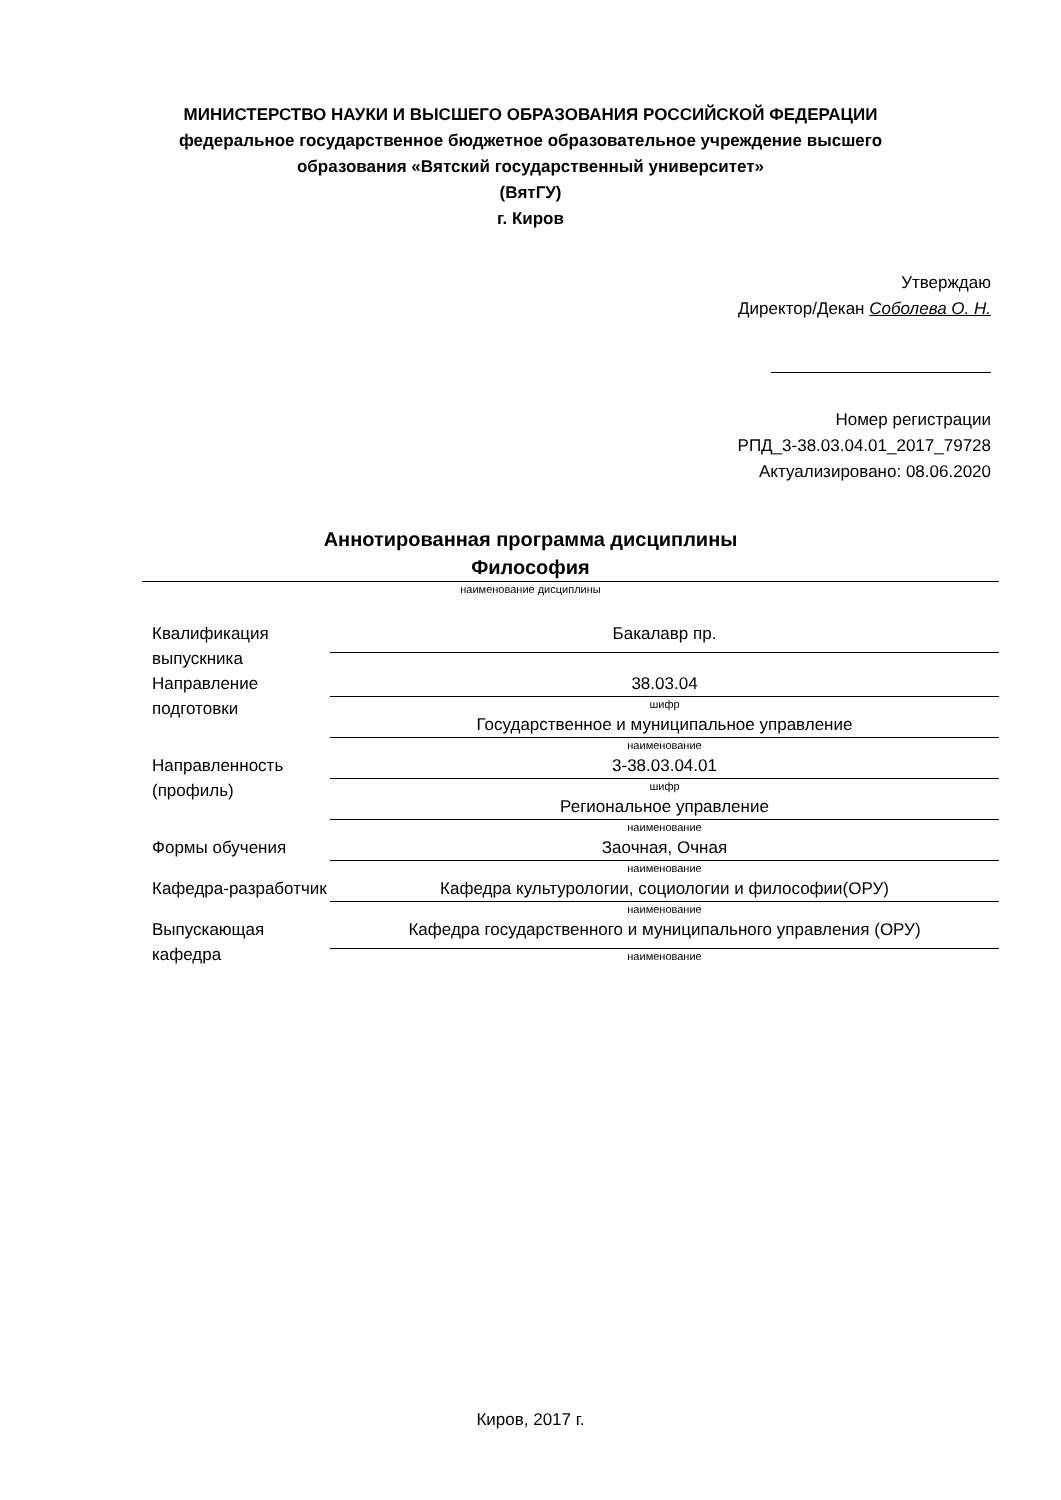МИНИСТЕРСТВО НАУКИ И ВЫСШЕГО ОБРАЗОВАНИЯ РОССИЙСКОЙ ФЕДЕРАЦИИ
федеральное государственное бюджетное образовательное учреждение высшего образования «Вятский государственный университет»
(ВятГУ)
г. Киров
Утверждаю
Директор/Декан Соболева О. Н.
Номер регистрации
РПД_3-38.03.04.01_2017_79728
Актуализировано: 08.06.2020
Аннотированная программа дисциплины
Философия
наименование дисциплины
| Квалификация выпускника | Бакалавр пр. |
| Направление подготовки | 38.03.04 |
| | шифр |
| | Государственное и муниципальное управление |
| | наименование |
| Направленность (профиль) | 3-38.03.04.01 |
| | шифр |
| | Региональное управление |
| | наименование |
| Формы обучения | Заочная, Очная |
| | наименование |
| Кафедра-разработчик | Кафедра культурологии, социологии и философии(ОРУ) |
| | наименование |
| Выпускающая кафедра | Кафедра государственного и муниципального управления (ОРУ) |
| | наименование |
Киров, 2017 г.